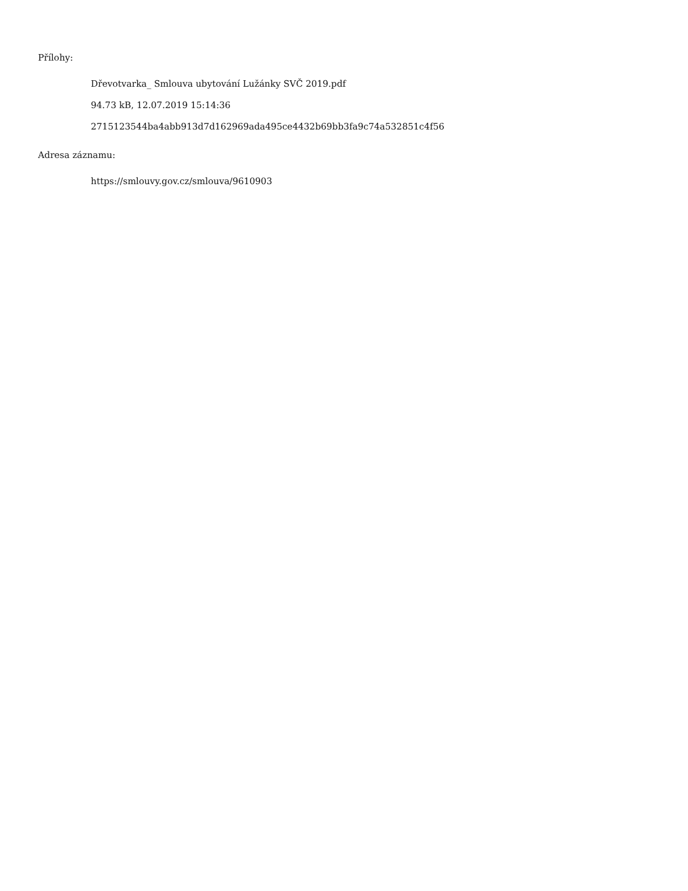Přílohy:
Dřevotvarka_ Smlouva ubytování Lužánky SVČ 2019.pdf
94.73 kB, 12.07.2019 15:14:36
2715123544ba4abb913d7d162969ada495ce4432b69bb3fa9c74a532851c4f56
Adresa záznamu:
https://smlouvy.gov.cz/smlouva/9610903